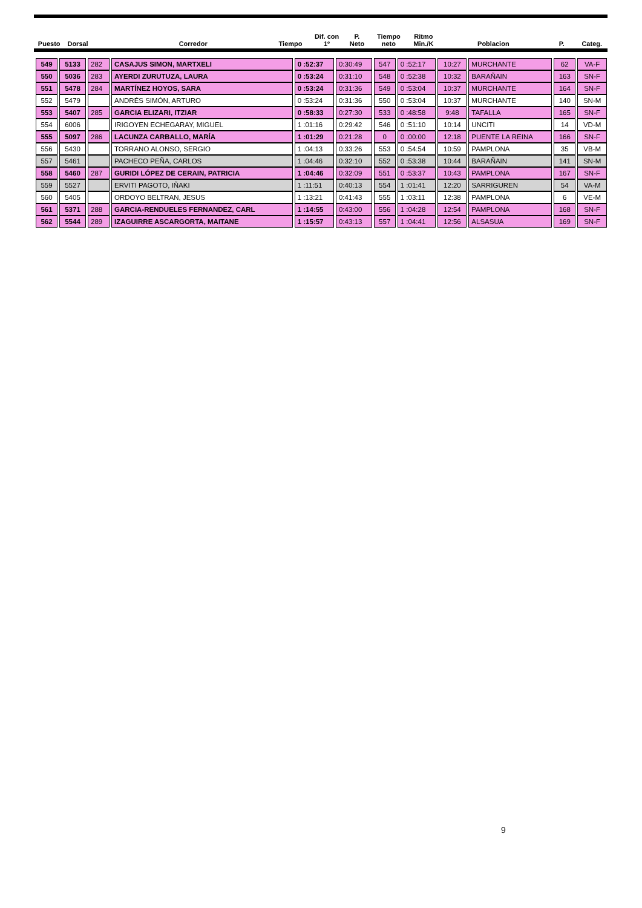| Puesto | Dorsal | | Corredor | Tiempo | Dif. con 1º | P. Neto | Tiempo neto | Ritmo Min./K | Poblacion | P. | Categ. |
| --- | --- | --- | --- | --- | --- | --- | --- | --- | --- | --- | --- |
| 549 | 5133 | 282 | CASAJUS SIMON, MARTXELI | 0 :52:37 | 0:30:49 | 547 | 0 :52:17 | 10:27 | MURCHANTE | 62 | VA-F |
| 550 | 5036 | 283 | AYERDI ZURUTUZA, LAURA | 0 :53:24 | 0:31:10 | 548 | 0 :52:38 | 10:32 | BARAÑAIN | 163 | SN-F |
| 551 | 5478 | 284 | MARTÍNEZ HOYOS, SARA | 0 :53:24 | 0:31:36 | 549 | 0 :53:04 | 10:37 | MURCHANTE | 164 | SN-F |
| 552 | 5479 | | ANDRÉS SIMÓN, ARTURO | 0 :53:24 | 0:31:36 | 550 | 0 :53:04 | 10:37 | MURCHANTE | 140 | SN-M |
| 553 | 5407 | 285 | GARCIA ELIZARI, ITZIAR | 0 :58:33 | 0:27:30 | 533 | 0 :48:58 | 9:48 | TAFALLA | 165 | SN-F |
| 554 | 6006 | | IRIGOYEN ECHEGARAY, MIGUEL | 1 :01:16 | 0:29:42 | 546 | 0 :51:10 | 10:14 | UNCITI | 14 | VD-M |
| 555 | 5097 | 286 | LACUNZA CARBALLO, MARÍA | 1 :01:29 | 0:21:28 | 0 | 0 :00:00 | 12:18 | PUENTE LA REINA | 166 | SN-F |
| 556 | 5430 | | TORRANO ALONSO, SERGIO | 1 :04:13 | 0:33:26 | 553 | 0 :54:54 | 10:59 | PAMPLONA | 35 | VB-M |
| 557 | 5461 | | PACHECO PEÑA, CARLOS | 1 :04:46 | 0:32:10 | 552 | 0 :53:38 | 10:44 | BARAÑAIN | 141 | SN-M |
| 558 | 5460 | 287 | GURIDI LÓPEZ DE CERAIN, PATRICIA | 1 :04:46 | 0:32:09 | 551 | 0 :53:37 | 10:43 | PAMPLONA | 167 | SN-F |
| 559 | 5527 | | ERVITI PAGOTO, IÑAKI | 1 :11:51 | 0:40:13 | 554 | 1 :01:41 | 12:20 | SARRIGUREN | 54 | VA-M |
| 560 | 5405 | | ORDOYO BELTRAN, JESUS | 1 :13:21 | 0:41:43 | 555 | 1 :03:11 | 12:38 | PAMPLONA | 6 | VE-M |
| 561 | 5371 | 288 | GARCIA-RENDUELES FERNANDEZ, CARL | 1 :14:55 | 0:43:00 | 556 | 1 :04:28 | 12:54 | PAMPLONA | 168 | SN-F |
| 562 | 5544 | 289 | IZAGUIRRE ASCARGORTA, MAITANE | 1 :15:57 | 0:43:13 | 557 | 1 :04:41 | 12:56 | ALSASUA | 169 | SN-F |
9